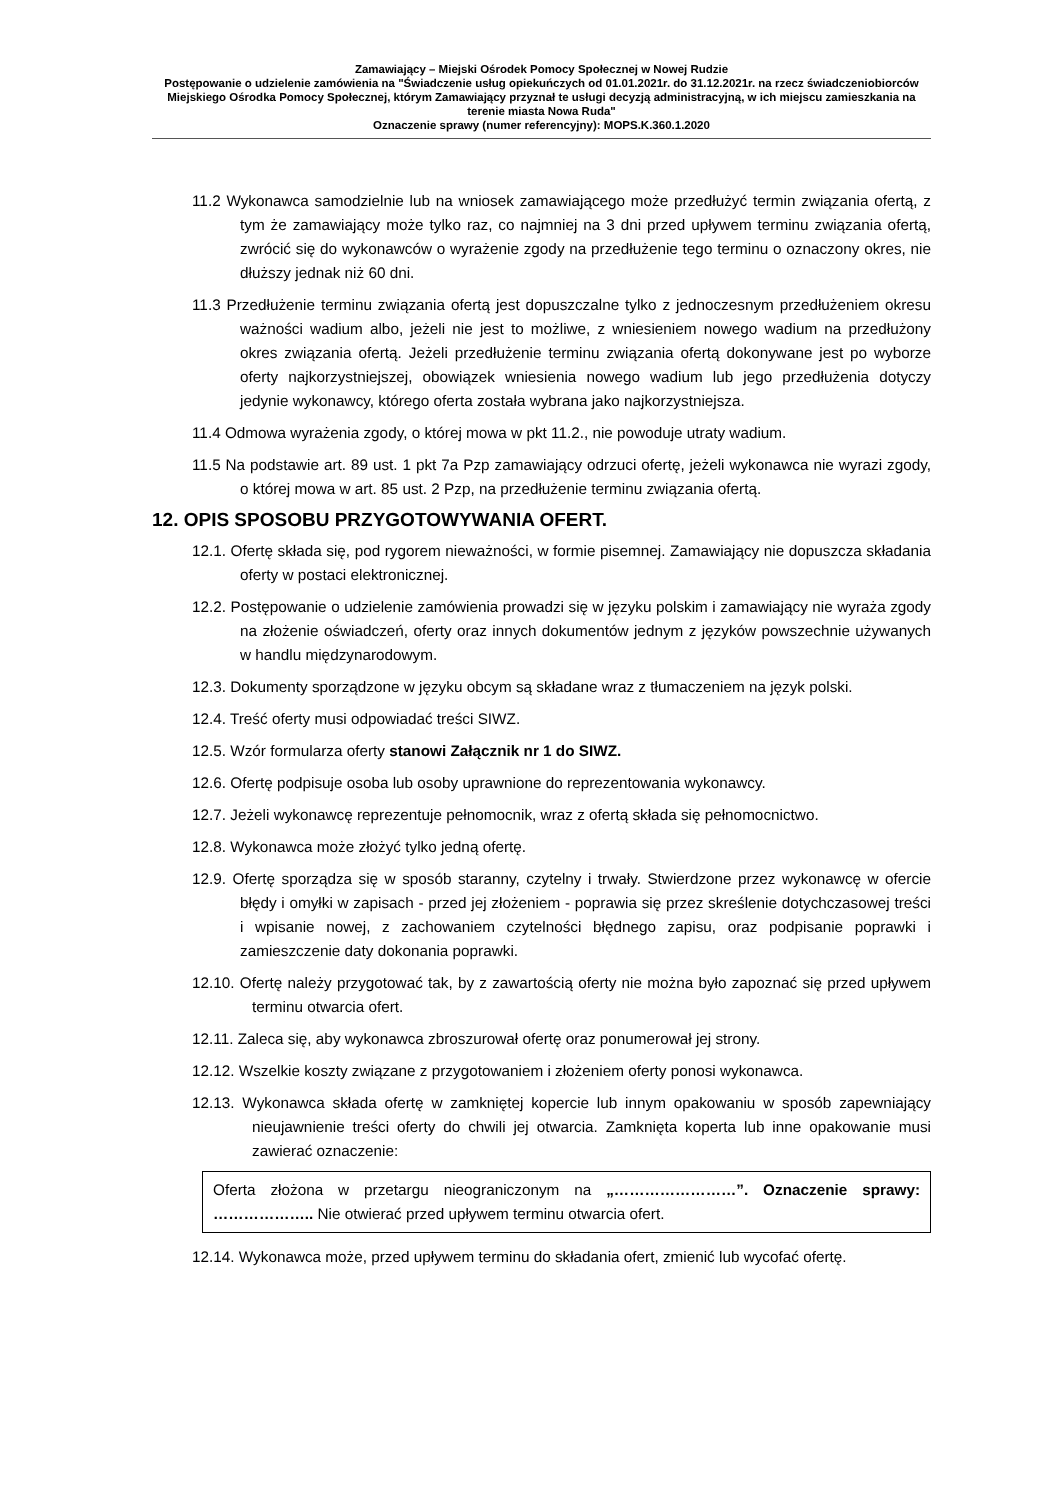Zamawiający – Miejski Ośrodek Pomocy Społecznej w Nowej Rudzie
Postępowanie o udzielenie zamówienia na "Świadczenie usług opiekuńczych od 01.01.2021r. do 31.12.2021r. na rzecz świadczeniobiorców Miejskiego Ośrodka Pomocy Społecznej, którym Zamawiający przyznał te usługi decyzją administracyjną, w ich miejscu zamieszkania na terenie miasta Nowa Ruda"
Oznaczenie sprawy (numer referencyjny): MOPS.K.360.1.2020
11.2 Wykonawca samodzielnie lub na wniosek zamawiającego może przedłużyć termin związania ofertą, z tym że zamawiający może tylko raz, co najmniej na 3 dni przed upływem terminu związania ofertą, zwrócić się do wykonawców o wyrażenie zgody na przedłużenie tego terminu o oznaczony okres, nie dłuższy jednak niż 60 dni.
11.3 Przedłużenie terminu związania ofertą jest dopuszczalne tylko z jednoczesnym przedłużeniem okresu ważności wadium albo, jeżeli nie jest to możliwe, z wniesieniem nowego wadium na przedłużony okres związania ofertą. Jeżeli przedłużenie terminu związania ofertą dokonywane jest po wyborze oferty najkorzystniejszej, obowiązek wniesienia nowego wadium lub jego przedłużenia dotyczy jedynie wykonawcy, którego oferta została wybrana jako najkorzystniejsza.
11.4 Odmowa wyrażenia zgody, o której mowa w pkt 11.2., nie powoduje utraty wadium.
11.5 Na podstawie art. 89 ust. 1 pkt 7a Pzp zamawiający odrzuci ofertę, jeżeli wykonawca nie wyrazi zgody, o której mowa w art. 85 ust. 2 Pzp, na przedłużenie terminu związania ofertą.
12. OPIS SPOSOBU PRZYGOTOWYWANIA OFERT.
12.1. Ofertę składa się, pod rygorem nieważności, w formie pisemnej. Zamawiający nie dopuszcza składania oferty w postaci elektronicznej.
12.2. Postępowanie o udzielenie zamówienia prowadzi się w języku polskim i zamawiający nie wyraża zgody na złożenie oświadczeń, oferty oraz innych dokumentów jednym z języków powszechnie używanych w handlu międzynarodowym.
12.3. Dokumenty sporządzone w języku obcym są składane wraz z tłumaczeniem na język polski.
12.4. Treść oferty musi odpowiadać treści SIWZ.
12.5. Wzór formularza oferty stanowi Załącznik nr 1 do SIWZ.
12.6. Ofertę podpisuje osoba lub osoby uprawnione do reprezentowania wykonawcy.
12.7. Jeżeli wykonawcę reprezentuje pełnomocnik, wraz z ofertą składa się pełnomocnictwo.
12.8. Wykonawca może złożyć tylko jedną ofertę.
12.9. Ofertę sporządza się w sposób staranny, czytelny i trwały. Stwierdzone przez wykonawcę w ofercie błędy i omyłki w zapisach - przed jej złożeniem - poprawia się przez skreślenie dotychczasowej treści i wpisanie nowej, z zachowaniem czytelności błędnego zapisu, oraz podpisanie poprawki i zamieszczenie daty dokonania poprawki.
12.10. Ofertę należy przygotować tak, by z zawartością oferty nie można było zapoznać się przed upływem terminu otwarcia ofert.
12.11. Zaleca się, aby wykonawca zbroszurował ofertę oraz ponumerował jej strony.
12.12. Wszelkie koszty związane z przygotowaniem i złożeniem oferty ponosi wykonawca.
12.13. Wykonawca składa ofertę w zamkniętej kopercie lub innym opakowaniu w sposób zapewniający nieujawnienie treści oferty do chwili jej otwarcia. Zamknięta koperta lub inne opakowanie musi zawierać oznaczenie:
Oferta złożona w przetargu nieograniczonym na „……………………”. Oznaczenie sprawy: ……………….. Nie otwierać przed upływem terminu otwarcia ofert.
12.14. Wykonawca może, przed upływem terminu do składania ofert, zmienić lub wycofać ofertę.